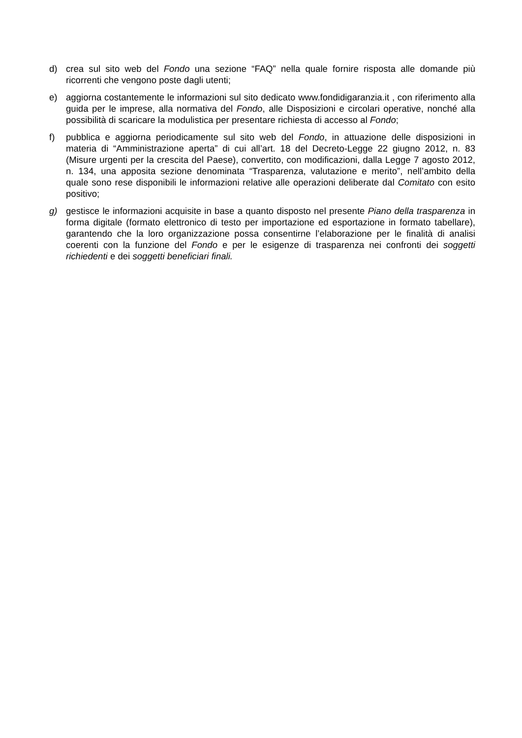d) crea sul sito web del Fondo una sezione “FAQ” nella quale fornire risposta alle domande più ricorrenti che vengono poste dagli utenti;
e) aggiorna costantemente le informazioni sul sito dedicato www.fondidigaranzia.it , con riferimento alla guida per le imprese, alla normativa del Fondo, alle Disposizioni e circolari operative, nonché alla possibilità di scaricare la modulistica per presentare richiesta di accesso al Fondo;
f) pubblica e aggiorna periodicamente sul sito web del Fondo, in attuazione delle disposizioni in materia di “Amministrazione aperta” di cui all’art. 18 del Decreto-Legge 22 giugno 2012, n. 83 (Misure urgenti per la crescita del Paese), convertito, con modificazioni, dalla Legge 7 agosto 2012, n. 134, una apposita sezione denominata “Trasparenza, valutazione e merito”, nell’ambito della quale sono rese disponibili le informazioni relative alle operazioni deliberate dal Comitato con esito positivo;
g) gestisce le informazioni acquisite in base a quanto disposto nel presente Piano della trasparenza in forma digitale (formato elettronico di testo per importazione ed esportazione in formato tabellare), garantendo che la loro organizzazione possa consentirne l’elaborazione per le finalità di analisi coerenti con la funzione del Fondo e per le esigenze di trasparenza nei confronti dei soggetti richiedenti e dei soggetti beneficiari finali.